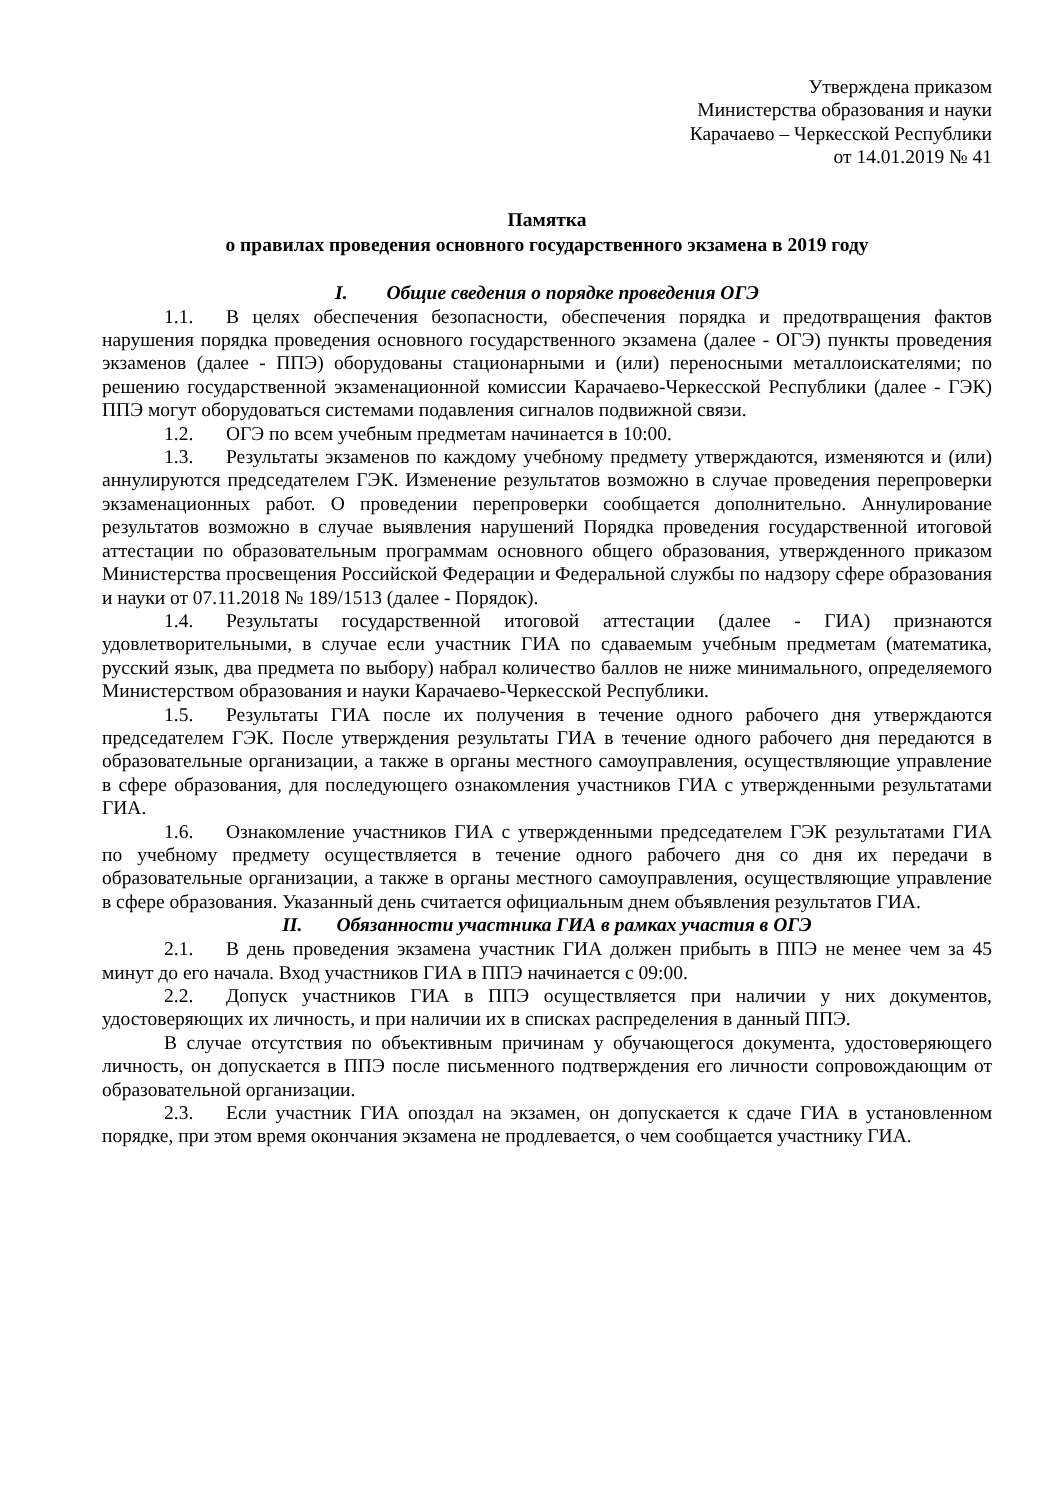Утверждена приказом
Министерства образования и науки
Карачаево – Черкесской Республики
от 14.01.2019 № 41
Памятка
о правилах проведения основного государственного экзамена в 2019 году
I. Общие сведения о порядке проведения ОГЭ
1.1. В целях обеспечения безопасности, обеспечения порядка и предотвращения фактов нарушения порядка проведения основного государственного экзамена (далее - ОГЭ) пункты проведения экзаменов (далее - ППЭ) оборудованы стационарными и (или) переносными металлоискателями; по решению государственной экзаменационной комиссии Карачаево-Черкесской Республики (далее - ГЭК) ППЭ могут оборудоваться системами подавления сигналов подвижной связи.
1.2. ОГЭ по всем учебным предметам начинается в 10:00.
1.3. Результаты экзаменов по каждому учебному предмету утверждаются, изменяются и (или) аннулируются председателем ГЭК. Изменение результатов возможно в случае проведения перепроверки экзаменационных работ. О проведении перепроверки сообщается дополнительно. Аннулирование результатов возможно в случае выявления нарушений Порядка проведения государственной итоговой аттестации по образовательным программам основного общего образования, утвержденного приказом Министерства просвещения Российской Федерации и Федеральной службы по надзору сфере образования и науки от 07.11.2018 № 189/1513 (далее - Порядок).
1.4. Результаты государственной итоговой аттестации (далее - ГИА) признаются удовлетворительными, в случае если участник ГИА по сдаваемым учебным предметам (математика, русский язык, два предмета по выбору) набрал количество баллов не ниже минимального, определяемого Министерством образования и науки Карачаево-Черкесской Республики.
1.5. Результаты ГИА после их получения в течение одного рабочего дня утверждаются председателем ГЭК. После утверждения результаты ГИА в течение одного рабочего дня передаются в образовательные организации, а также в органы местного самоуправления, осуществляющие управление в сфере образования, для последующего ознакомления участников ГИА с утвержденными результатами ГИА.
1.6. Ознакомление участников ГИА с утвержденными председателем ГЭК результатами ГИА по учебному предмету осуществляется в течение одного рабочего дня со дня их передачи в образовательные организации, а также в органы местного самоуправления, осуществляющие управление в сфере образования. Указанный день считается официальным днем объявления результатов ГИА.
II. Обязанности участника ГИА в рамках участия в ОГЭ
2.1. В день проведения экзамена участник ГИА должен прибыть в ППЭ не менее чем за 45 минут до его начала. Вход участников ГИА в ППЭ начинается с 09:00.
2.2. Допуск участников ГИА в ППЭ осуществляется при наличии у них документов, удостоверяющих их личность, и при наличии их в списках распределения в данный ППЭ.
В случае отсутствия по объективным причинам у обучающегося документа, удостоверяющего личность, он допускается в ППЭ после письменного подтверждения его личности сопровождающим от образовательной организации.
2.3. Если участник ГИА опоздал на экзамен, он допускается к сдаче ГИА в установленном порядке, при этом время окончания экзамена не продлевается, о чем сообщается участнику ГИА.